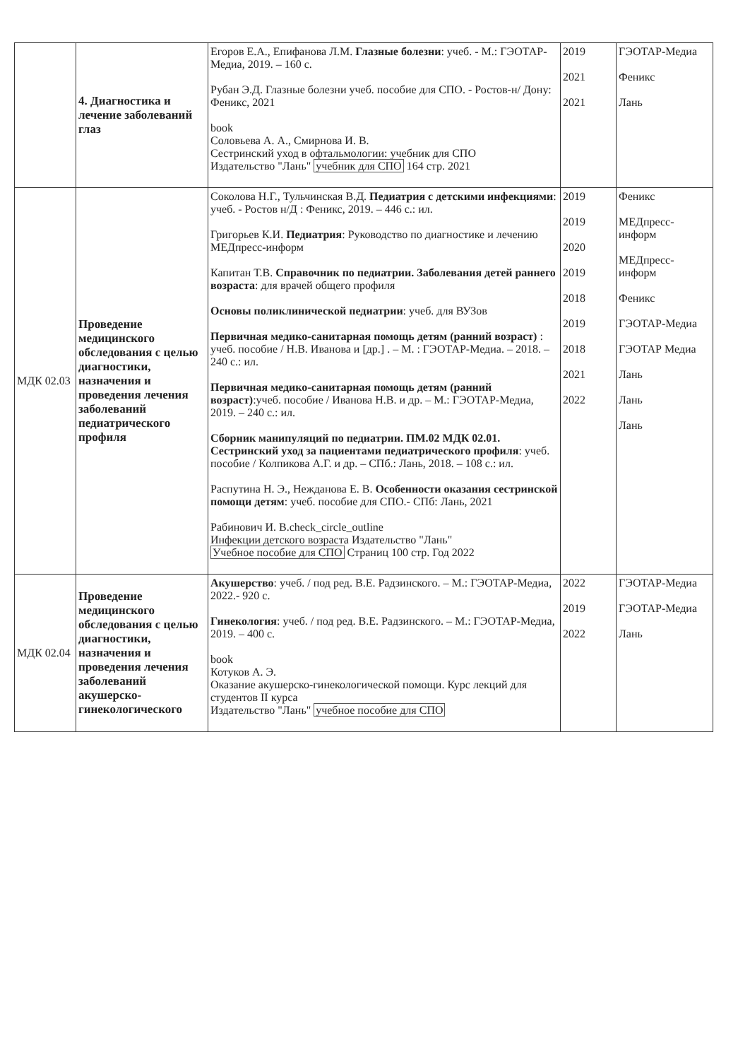| | 4. Диагностика и лечение заболеваний глаз | Егоров Е.А., Епифанова Л.М. Глазные болезни : учеб. - М.: ГЭОТАР-Медиа, 2019. – 160 с. Рубан Э.Д. Глазные болезни учеб. пособие для СПО. - Ростов-н/ Дону: Феникс, 2021 book Соловьева А. А., Смирнова И. В. Сестринский уход в офтальмологии: учебник для СПО Издательство "Лань" учебник для СПО 164 стр. 2021 | 2019 2021 2021 | ГЭОТАР-Медиа Феникс Лань |
| МДК 02.03 | Проведение медицинского обследования с целью диагностики, назначения и проведения лечения заболеваний педиатрического профиля | Соколова Н.Г., Тульчинская В.Д. Педиатрия с детскими инфекциями : учеб. - Ростов н/Д : Феникс, 2019. – 446 с.: ил. Григорьев К.И. Педиатрия : Руководство по диагностике и лечению МЕДпресс-информ Капитан Т.В. Справочник по педиатрии. Заболевания детей раннего возраста : для врачей общего профиля Основы поликлинической педиатрии : учеб. для ВУЗов Первичная медико-санитарная помощь детям (ранний возраст) : учеб. пособие / Н.В. Иванова и [др.] . – М. : ГЭОТАР-Медиа. – 2018. – 240 с.: ил. Первичная медико-санитарная помощь детям (ранний возраст) :учеб. пособие / Иванова Н.В. и др. – М.: ГЭОТАР-Медиа, 2019. – 240 с.: ил. Сборник манипуляций по педиатрии. ПМ.02 МДК 02.01. Сестринский уход за пациентами педиатрического профиля : учеб. пособие / Колпикова А.Г. и др. – СПб.: Лань, 2018. – 108 с.: ил. Распутина Н. Э., Нежданова Е. В. Особенности оказания сестринской помощи детям : учеб. пособие для СПО.- СПб: Лань, 2021 Рабинович И. В.check_circle_outline Инфекции детского возраста Издательство "Лань" Учебное пособие для СПО Страниц 100 стр. Год 2022 | 2019 2019 2020 2019 2018 2019 2018 2021 2022 | Феникс МЕДпресс-информ МЕДпресс-информ Феникс ГЭОТАР-Медиа ГЭОТАР Медиа Лань Лань Лань |
| МДК 02.04 | Проведение медицинского обследования с целью диагностики, назначения и проведения лечения заболеваний акушерско-гинекологического | Акушерство : учеб. / под ред. В.Е. Радзинского. – М.: ГЭОТАР-Медиа, 2022.- 920 с. Гинекология : учеб. / под ред. В.Е. Радзинского. – М.: ГЭОТАР-Медиа, 2019. – 400 с. book Котуков А. Э. Оказание акушерско-гинекологической помощи. Курс лекций для студентов II курса Издательство "Лань" учебное пособие для СПО | 2022 2019 2022 | ГЭОТАР-Медиа ГЭОТАР-Медиа Лань |